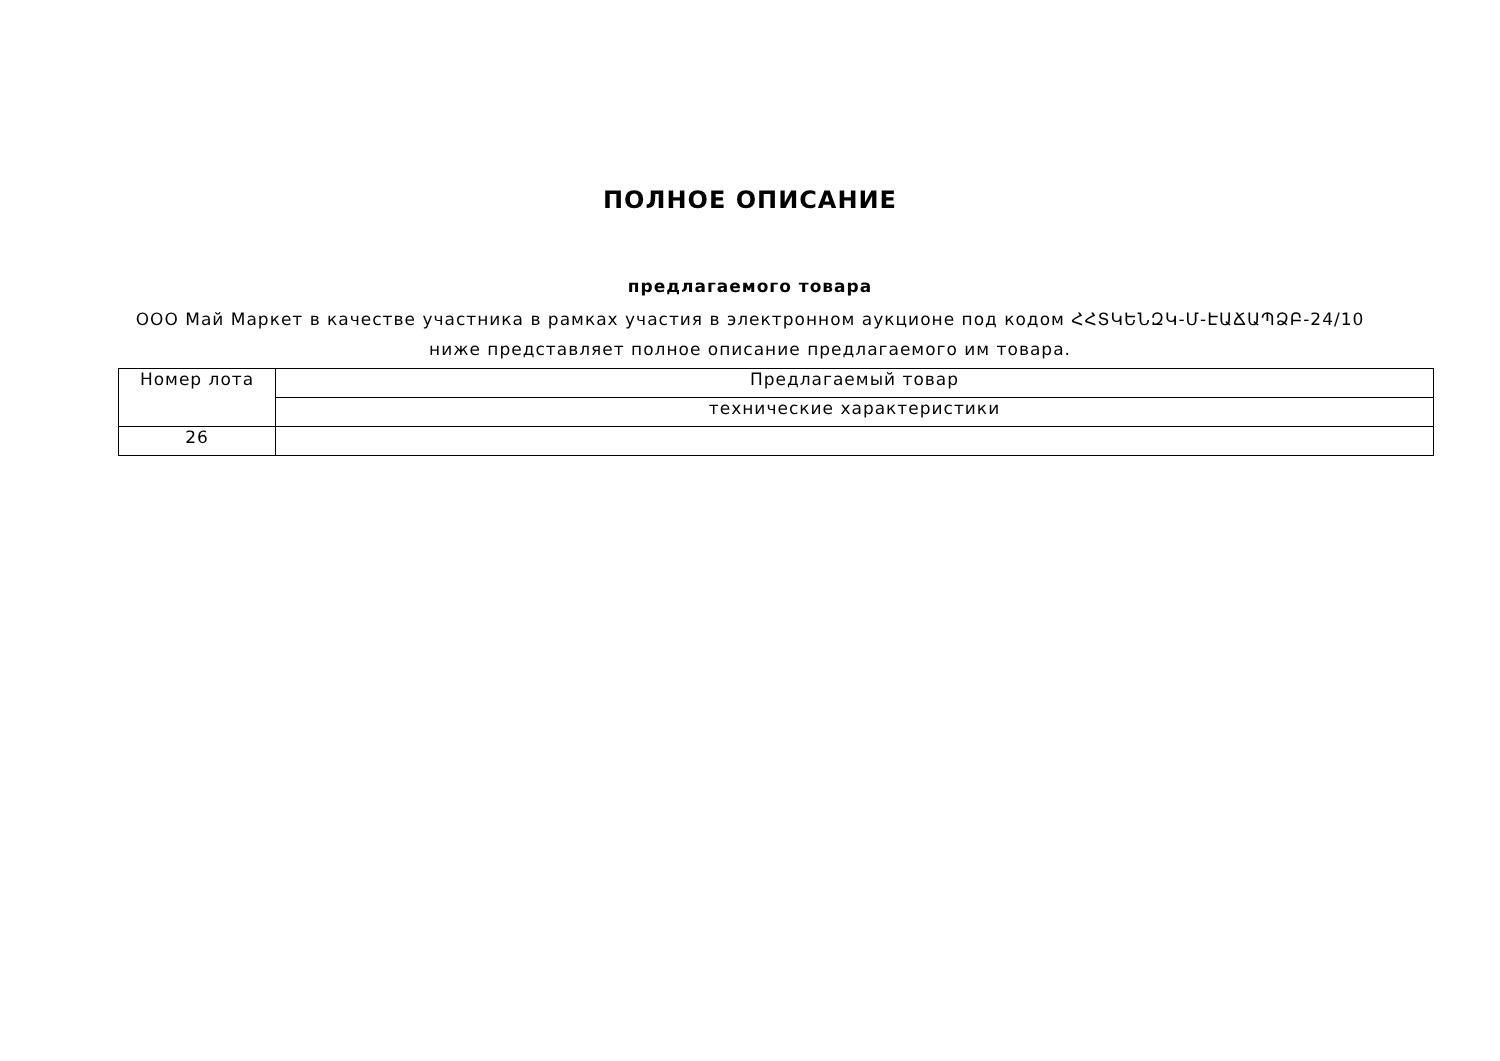ПОЛНОЕ ОПИСАНИЕ
предлагаемого товара
ООО Май Маркет в качестве участника в рамках участия в электронном аукционе под кодом ՀՀՏԿԵՆԶԿ-Մ-ԷԱՃԱՊՁԲ-24/10 ниже представляет полное описание предлагаемого им товара.
| Номер лота | Предлагаемый товар |
| --- | --- |
| | технические характеристики |
| 26 | |